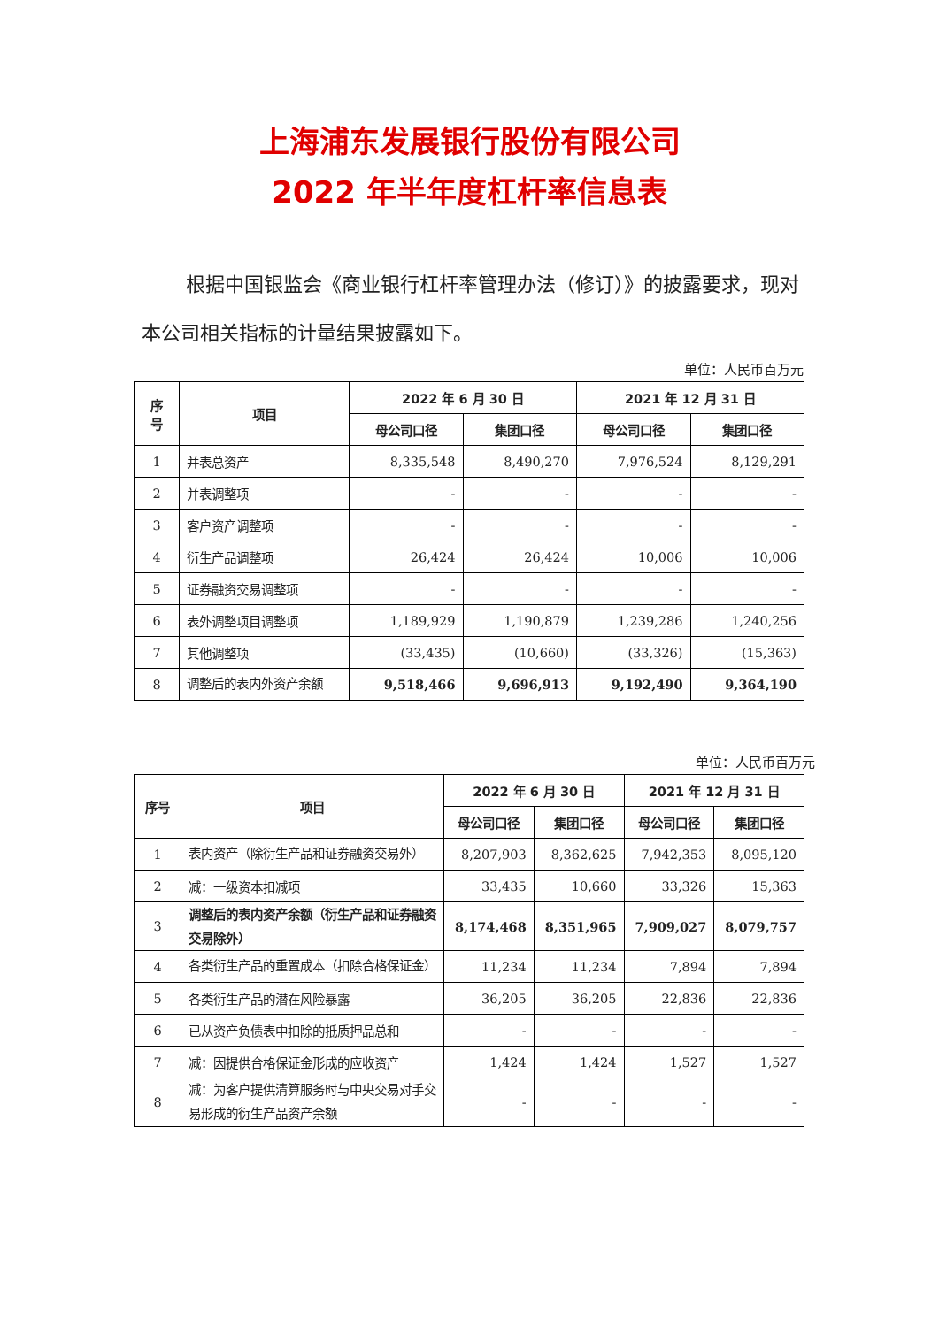上海浦东发展银行股份有限公司
2022 年半年度杠杆率信息表
根据中国银监会《商业银行杠杆率管理办法（修订）》的披露要求，现对本公司相关指标的计量结果披露如下。
单位：人民币百万元
| 序 号 | 项目 | 2022 年 6 月 30 日 | | 2021 年 12 月 31 日 | |
| --- | --- | --- | --- | --- | --- |
| | | 母公司口径 | 集团口径 | 母公司口径 | 集团口径 |
| 1 | 并表总资产 | 8,335,548 | 8,490,270 | 7,976,524 | 8,129,291 |
| 2 | 并表调整项 | - | - | - | - |
| 3 | 客户资产调整项 | - | - | - | - |
| 4 | 衍生产品调整项 | 26,424 | 26,424 | 10,006 | 10,006 |
| 5 | 证券融资交易调整项 | - | - | - | - |
| 6 | 表外调整项目调整项 | 1,189,929 | 1,190,879 | 1,239,286 | 1,240,256 |
| 7 | 其他调整项 | (33,435) | (10,660) | (33,326) | (15,363) |
| 8 | 调整后的表内外资产余额 | 9,518,466 | 9,696,913 | 9,192,490 | 9,364,190 |
单位：人民币百万元
| 序号 | 项目 | 2022 年 6 月 30 日 | | 2021 年 12 月 31 日 | |
| --- | --- | --- | --- | --- | --- |
| | | 母公司口径 | 集团口径 | 母公司口径 | 集团口径 |
| 1 | 表内资产（除衍生产品和证券融资交易外） | 8,207,903 | 8,362,625 | 7,942,353 | 8,095,120 |
| 2 | 减：一级资本扣减项 | 33,435 | 10,660 | 33,326 | 15,363 |
| 3 | 调整后的表内资产余额（衍生产品和证券融资交易除外） | 8,174,468 | 8,351,965 | 7,909,027 | 8,079,757 |
| 4 | 各类衍生产品的重置成本（扣除合格保证金） | 11,234 | 11,234 | 7,894 | 7,894 |
| 5 | 各类衍生产品的潜在风险暴露 | 36,205 | 36,205 | 22,836 | 22,836 |
| 6 | 已从资产负债表中扣除的抵质押品总和 | - | - | - | - |
| 7 | 减：因提供合格保证金形成的应收资产 | 1,424 | 1,424 | 1,527 | 1,527 |
| 8 | 减：为客户提供清算服务时与中央交易对手交易形成的衍生产品资产余额 | - | - | - | - |